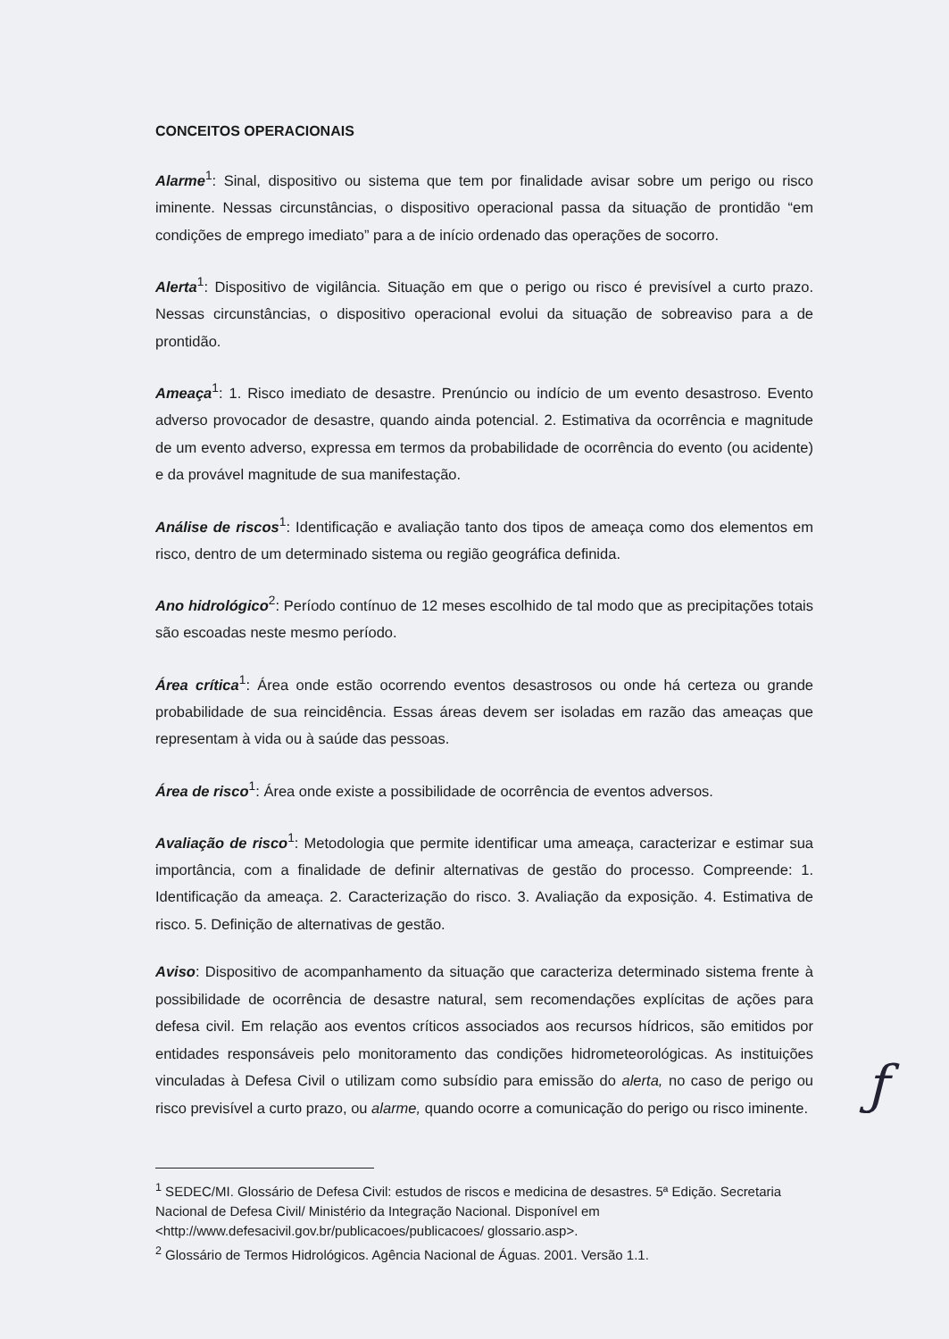CONCEITOS OPERACIONAIS
Alarme<sup>1</sup>: Sinal, dispositivo ou sistema que tem por finalidade avisar sobre um perigo ou risco iminente. Nessas circunstâncias, o dispositivo operacional passa da situação de prontidão “em condições de emprego imediato” para a de início ordenado das operações de socorro.
Alerta<sup>1</sup>: Dispositivo de vigilância. Situação em que o perigo ou risco é previsível a curto prazo. Nessas circunstâncias, o dispositivo operacional evolui da situação de sobreaviso para a de prontidão.
Ameaça<sup>1</sup>: 1. Risco imediato de desastre. Prenúncio ou indício de um evento desastroso. Evento adverso provocador de desastre, quando ainda potencial. 2. Estimativa da ocorrência e magnitude de um evento adverso, expressa em termos da probabilidade de ocorrência do evento (ou acidente) e da provável magnitude de sua manifestação.
Análise de riscos<sup>1</sup>: Identificação e avaliação tanto dos tipos de ameaça como dos elementos em risco, dentro de um determinado sistema ou região geográfica definida.
Ano hidrológico<sup>2</sup>: Período contínuo de 12 meses escolhido de tal modo que as precipitações totais são escoadas neste mesmo período.
Área crítica<sup>1</sup>: Área onde estão ocorrendo eventos desastrosos ou onde há certeza ou grande probabilidade de sua reincidência. Essas áreas devem ser isoladas em razão das ameaças que representam à vida ou à saúde das pessoas.
Área de risco<sup>1</sup>: Área onde existe a possibilidade de ocorrência de eventos adversos.
Avaliação de risco<sup>1</sup>: Metodologia que permite identificar uma ameaça, caracterizar e estimar sua importância, com a finalidade de definir alternativas de gestão do processo. Compreende: 1. Identificação da ameaça. 2. Caracterização do risco. 3. Avaliação da exposição. 4. Estimativa de risco. 5. Definição de alternativas de gestão.
Aviso: Dispositivo de acompanhamento da situação que caracteriza determinado sistema frente à possibilidade de ocorrência de desastre natural, sem recomendações explícitas de ações para defesa civil. Em relação aos eventos críticos associados aos recursos hídricos, são emitidos por entidades responsáveis pelo monitoramento das condições hidrometeorológicas. As instituições vinculadas à Defesa Civil o utilizam como subsídio para emissão do alerta, no caso de perigo ou risco previsível a curto prazo, ou alarme, quando ocorre a comunicação do perigo ou risco iminente.
<sup>1</sup> SEDEC/MI. Glossário de Defesa Civil: estudos de riscos e medicina de desastres. 5ª Edição. Secretaria Nacional de Defesa Civil/ Ministério da Integração Nacional. Disponível em <http://www.defesacivil.gov.br/publicacoes/publicacoes/ glossario.asp>.
<sup>2</sup> Glossário de Termos Hidrológicos. Agência Nacional de Águas. 2001. Versão 1.1.
ƒ